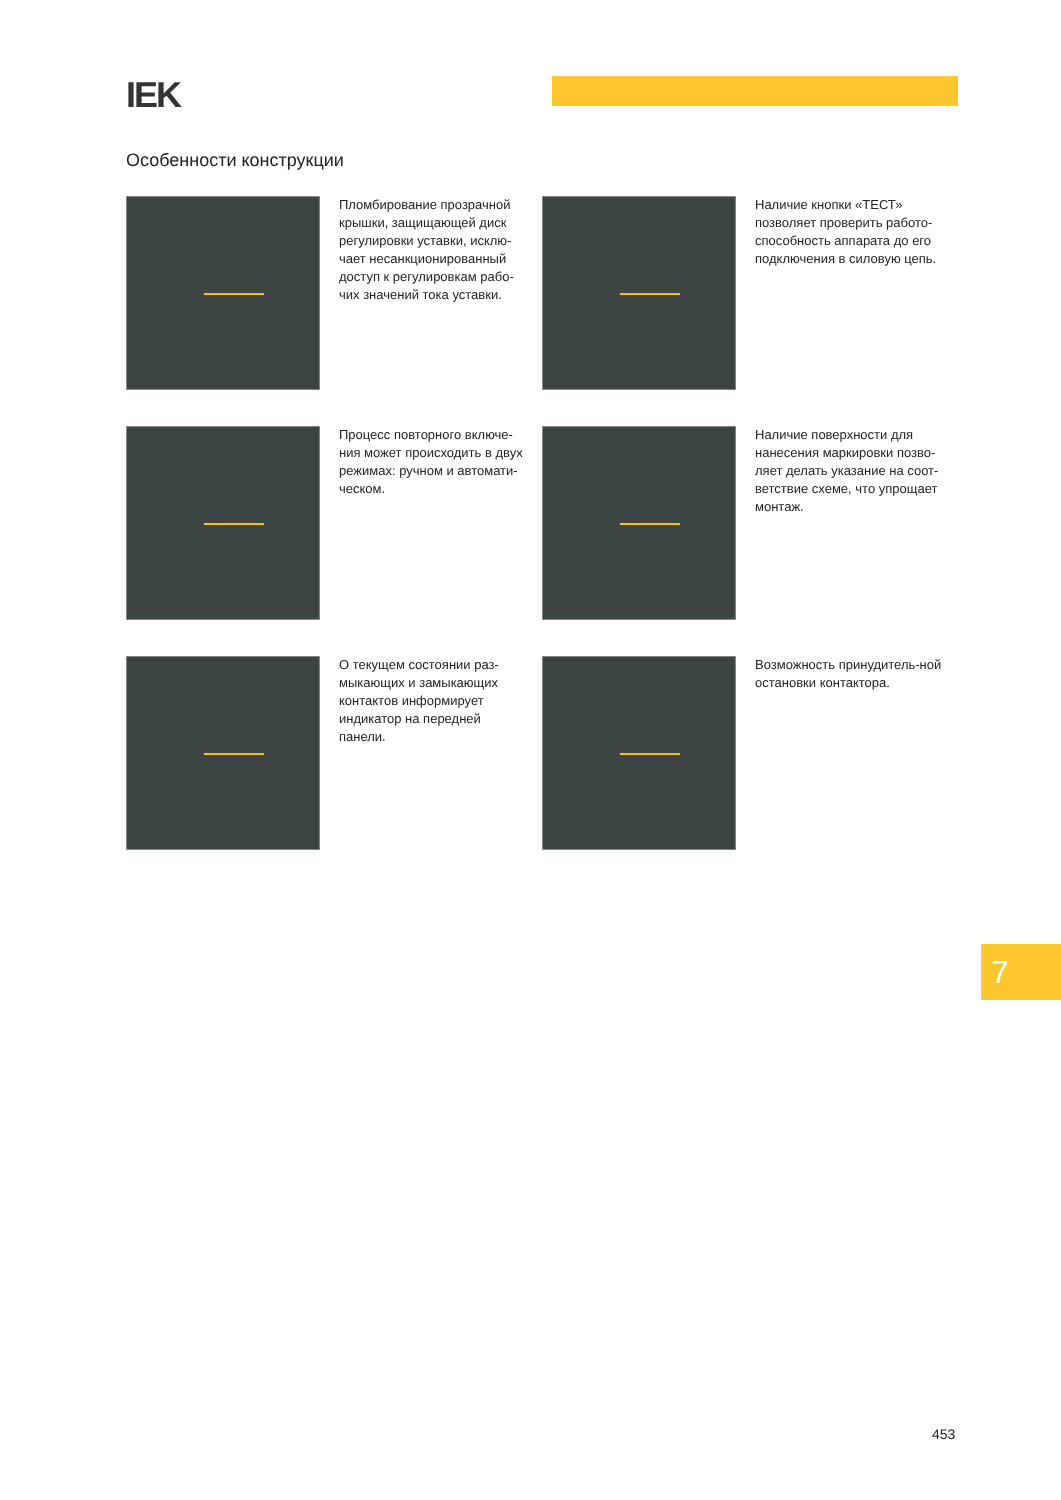IEK
Особенности конструкции
Пломбирование прозрачной крышки, защищающей диск регулировки уставки, исклю-чает несанкционированный доступ к регулировкам рабо-чих значений тока уставки.
Наличие кнопки «ТЕСТ» позволяет проверить работо-способность аппарата до его подключения в силовую цепь.
Процесс повторного включе-ния может происходить в двух режимах: ручном и автомати-ческом.
Наличие поверхности для нанесения маркировки позво-ляет делать указание на соот-ветствие схеме, что упрощает монтаж.
О текущем состоянии раз-мыкающих и замыкающих контактов информирует индикатор на передней панели.
Возможность принудитель-ной остановки контактора.
7
453